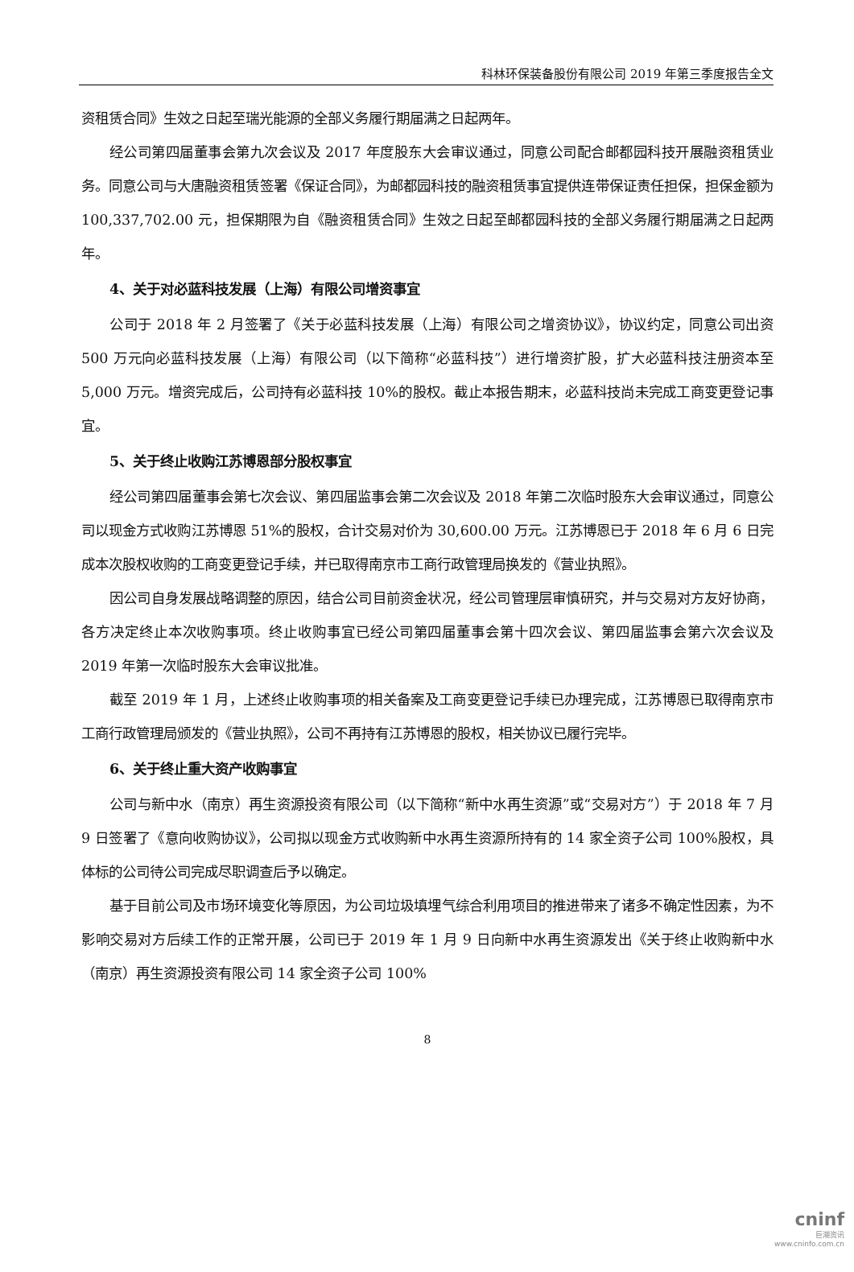科林环保装备股份有限公司 2019 年第三季度报告全文
资租赁合同》生效之日起至瑞光能源的全部义务履行期届满之日起两年。
经公司第四届董事会第九次会议及 2017 年度股东大会审议通过，同意公司配合邮都园科技开展融资租赁业务。同意公司与大唐融资租赁签署《保证合同》，为邮都园科技的融资租赁事宜提供连带保证责任担保，担保金额为 100,337,702.00 元，担保期限为自《融资租赁合同》生效之日起至邮都园科技的全部义务履行期届满之日起两年。
4、关于对必蓝科技发展（上海）有限公司增资事宜
公司于 2018 年 2 月签署了《关于必蓝科技发展（上海）有限公司之增资协议》，协议约定，同意公司出资 500 万元向必蓝科技发展（上海）有限公司（以下简称“必蓝科技”）进行增资扩股，扩大必蓝科技注册资本至 5,000 万元。增资完成后，公司持有必蓝科技 10%的股权。截止本报告期末，必蓝科技尚未完成工商变更登记事宜。
5、关于终止收购江苏博恩部分股权事宜
经公司第四届董事会第七次会议、第四届监事会第二次会议及 2018 年第二次临时股东大会审议通过，同意公司以现金方式收购江苏博恩 51%的股权，合计交易对价为 30,600.00 万元。江苏博恩已于 2018 年 6 月 6 日完成本次股权收购的工商变更登记手续，并已取得南京市工商行政管理局换发的《营业执照》。
因公司自身发展战略调整的原因，结合公司目前资金状况，经公司管理层审慎研究，并与交易对方友好协商，各方决定终止本次收购事项。终止收购事宜已经公司第四届董事会第十四次会议、第四届监事会第六次会议及 2019 年第一次临时股东大会审议批准。
截至 2019 年 1 月，上述终止收购事项的相关备案及工商变更登记手续已办理完成，江苏博恩已取得南京市工商行政管理局颁发的《营业执照》，公司不再持有江苏博恩的股权，相关协议已履行完毕。
6、关于终止重大资产收购事宜
公司与新中水（南京）再生资源投资有限公司（以下简称“新中水再生资源”或“交易对方”）于 2018 年 7 月 9 日签署了《意向收购协议》，公司拟以现金方式收购新中水再生资源所持有的 14 家全资子公司 100%股权，具体标的公司待公司完成尽职调查后予以确定。
基于目前公司及市场环境变化等原因，为公司垃圾填埋气综合利用项目的推进带来了诸多不确定性因素，为不影响交易对方后续工作的正常开展，公司已于 2019 年 1 月 9 日向新中水再生资源发出《关于终止收购新中水（南京）再生资源投资有限公司 14 家全资子公司 100%
8
cninf
巨潮资讯
www.cninfo.com.cn